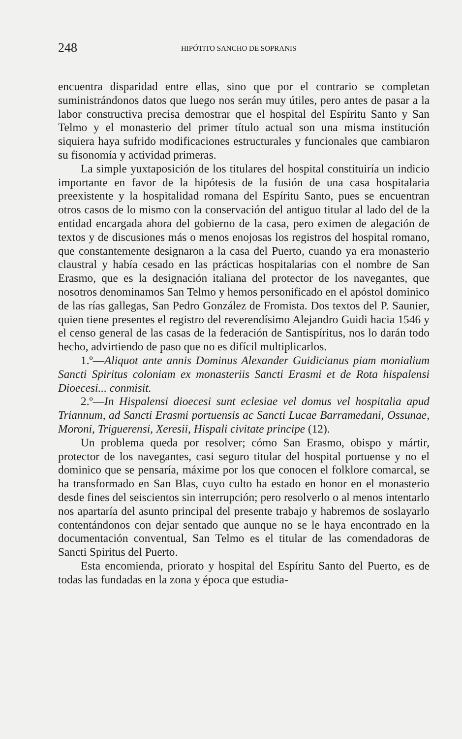248 HIPÓTITO SANCHO DE SOPRANIS
encuentra disparidad entre ellas, sino que por el contrario se completan suministrándonos datos que luego nos serán muy útiles, pero antes de pasar a la labor constructiva precisa demostrar que el hospital del Espíritu Santo y San Telmo y el monasterio del primer título actual son una misma institución siquiera haya sufrido modificaciones estructurales y funcionales que cambiaron su fisonomía y actividad primeras.
La simple yuxtaposición de los titulares del hospital constituiría un indicio importante en favor de la hipótesis de la fusión de una casa hospitalaria preexistente y la hospitalidad romana del Espíritu Santo, pues se encuentran otros casos de lo mismo con la conservación del antiguo titular al lado del de la entidad encargada ahora del gobierno de la casa, pero eximen de alegación de textos y de discusiones más o menos enojosas los registros del hospital romano, que constantemente designaron a la casa del Puerto, cuando ya era monasterio claustral y había cesado en las prácticas hospitalarias con el nombre de San Erasmo, que es la designación italiana del protector de los navegantes, que nosotros denominamos San Telmo y hemos personificado en el apóstol dominico de las rías gallegas, San Pedro González de Fromista. Dos textos del P. Saunier, quien tiene presentes el registro del reverendísimo Alejandro Guidi hacia 1546 y el censo general de las casas de la federación de Santispíritus, nos lo darán todo hecho, advirtiendo de paso que no es difícil multiplicarlos.
1.º—Aliquot ante annis Dominus Alexander Guidicianus piam monialium Sancti Spiritus coloniam ex monasteriis Sancti Erasmi et de Rota hispalensi Dioecesi... conmisit.
2.º—In Hispalensi dioecesi sunt eclesiae vel domus vel hospitalia apud Triannum, ad Sancti Erasmi portuensis ac Sancti Lucae Barramedani, Ossunae, Moroni, Triguerensi, Xeresii, Hispali civitate principe (12).
Un problema queda por resolver; cómo San Erasmo, obispo y mártir, protector de los navegantes, casi seguro titular del hospital portuense y no el dominico que se pensaría, máxime por los que conocen el folklore comarcal, se ha transformado en San Blas, cuyo culto ha estado en honor en el monasterio desde fines del seiscientos sin interrupción; pero resolverlo o al menos intentarlo nos apartaría del asunto principal del presente trabajo y habremos de soslayarlo contentándonos con dejar sentado que aunque no se le haya encontrado en la documentación conventual, San Telmo es el titular de las comendadoras de Sancti Spiritus del Puerto.
Esta encomienda, priorato y hospital del Espíritu Santo del Puerto, es de todas las fundadas en la zona y época que estudia-